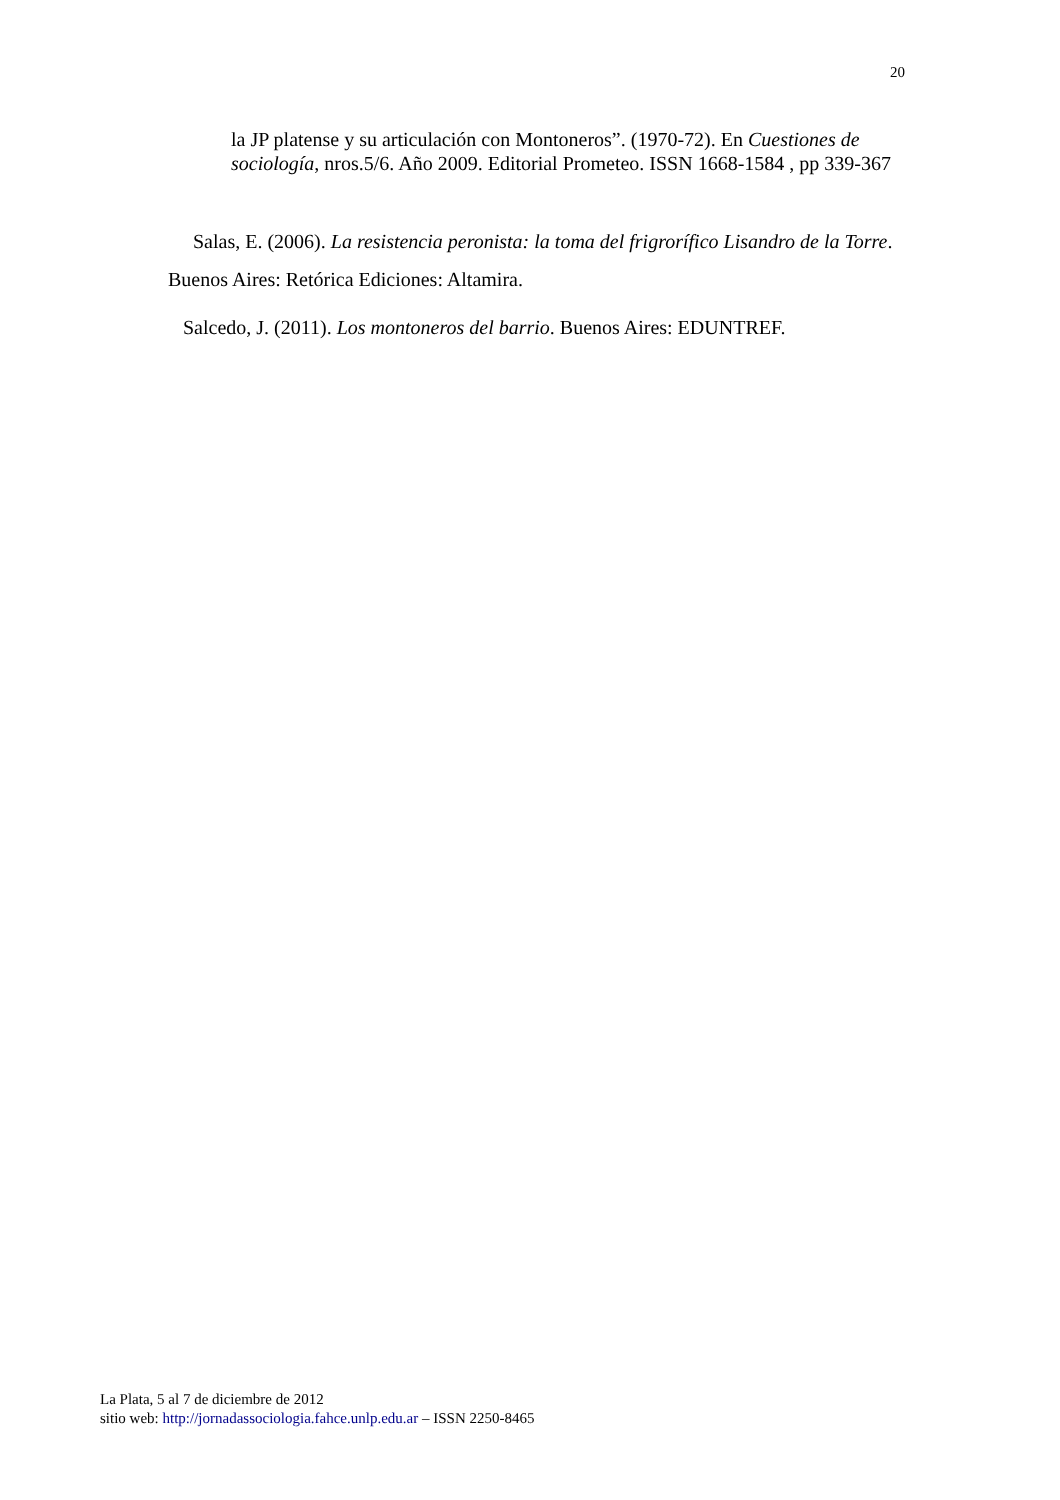20
la JP platense y su articulación con Montoneros”. (1970-72). En Cuestiones de sociología, nros.5/6. Año 2009. Editorial Prometeo. ISSN 1668-1584 , pp 339-367
Salas, E. (2006). La resistencia peronista: la toma del frigrorífico Lisandro de la Torre. Buenos Aires: Retórica Ediciones: Altamira.
Salcedo, J. (2011). Los montoneros del barrio. Buenos Aires: EDUNTREF.
La Plata, 5 al 7 de diciembre de 2012
sitio web: http://jornadassociologia.fahce.unlp.edu.ar – ISSN 2250-8465